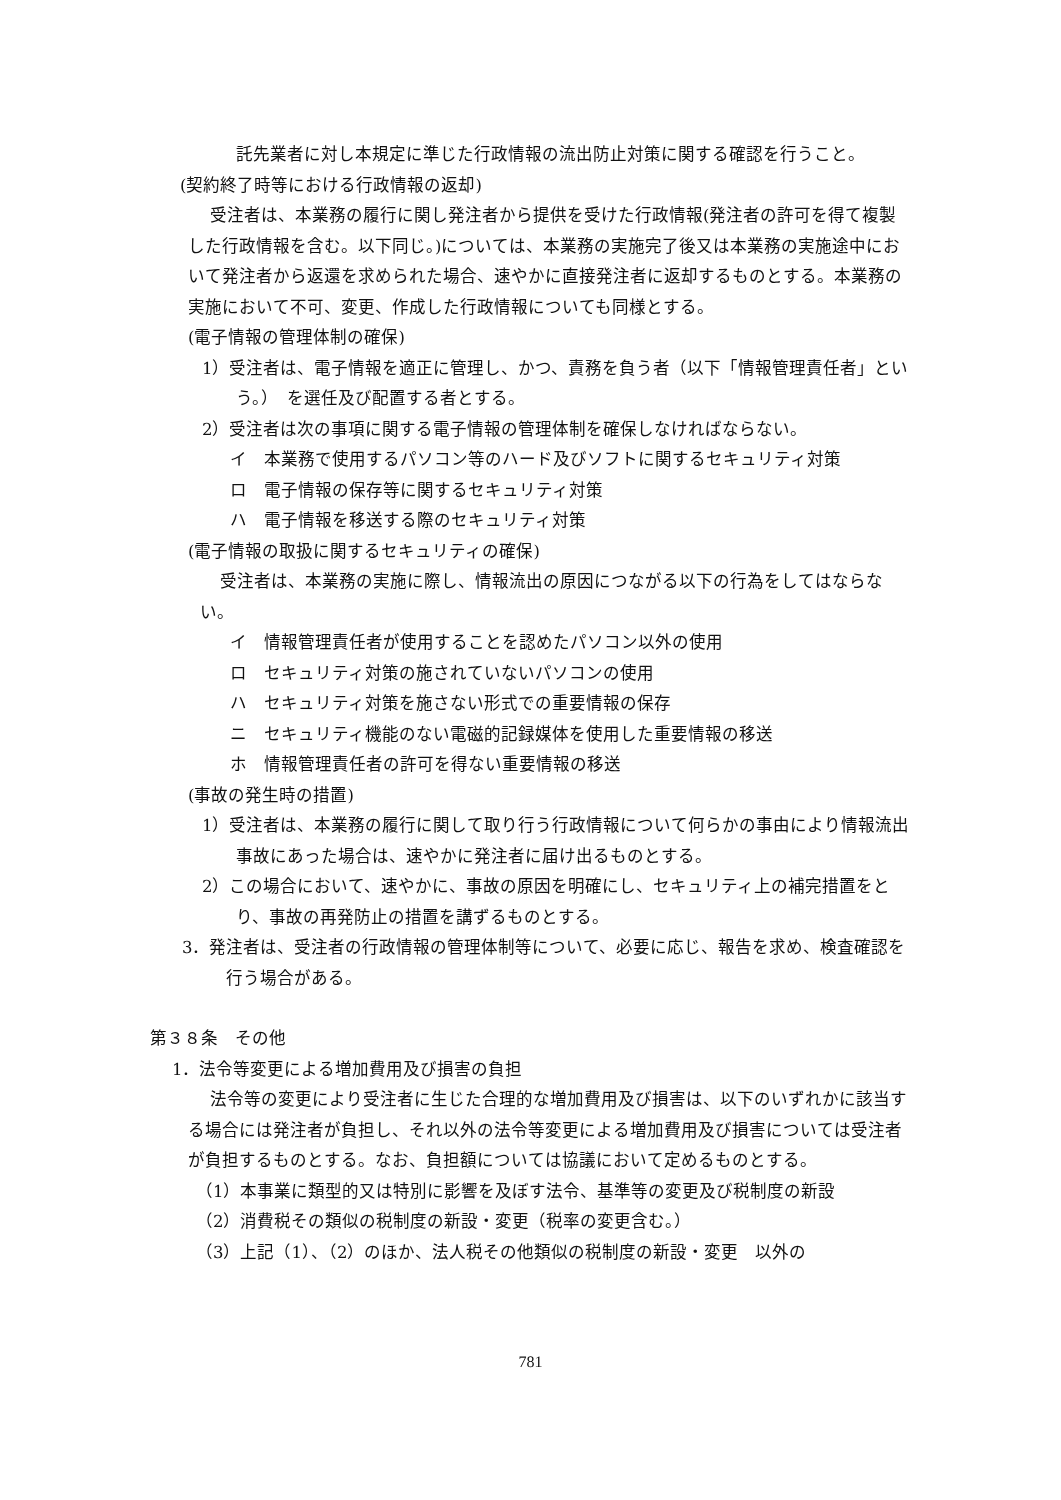託先業者に対し本規定に準じた行政情報の流出防止対策に関する確認を行うこと。
(契約終了時等における行政情報の返却)
受注者は、本業務の履行に関し発注者から提供を受けた行政情報(発注者の許可を得て複製した行政情報を含む。以下同じ。)については、本業務の実施完了後又は本業務の実施途中において発注者から返還を求められた場合、速やかに直接発注者に返却するものとする。本業務の実施において不可、変更、作成した行政情報についても同様とする。
(電子情報の管理体制の確保)
1）受注者は、電子情報を適正に管理し、かつ、責務を負う者（以下「情報管理責任者」という。）　を選任及び配置する者とする。
2）受注者は次の事項に関する電子情報の管理体制を確保しなければならない。
イ　本業務で使用するパソコン等のハード及びソフトに関するセキュリティ対策
ロ　電子情報の保存等に関するセキュリティ対策
ハ　電子情報を移送する際のセキュリティ対策
(電子情報の取扱に関するセキュリティの確保)
受注者は、本業務の実施に際し、情報流出の原因につながる以下の行為をしてはならない。
イ　情報管理責任者が使用することを認めたパソコン以外の使用
ロ　セキュリティ対策の施されていないパソコンの使用
ハ　セキュリティ対策を施さない形式での重要情報の保存
ニ　セキュリティ機能のない電磁的記録媒体を使用した重要情報の移送
ホ　情報管理責任者の許可を得ない重要情報の移送
(事故の発生時の措置)
1）受注者は、本業務の履行に関して取り行う行政情報について何らかの事由により情報流出事故にあった場合は、速やかに発注者に届け出るものとする。
2）この場合において、速やかに、事故の原因を明確にし、セキュリティ上の補完措置をとり、事故の再発防止の措置を講ずるものとする。
3．発注者は、受注者の行政情報の管理体制等について、必要に応じ、報告を求め、検査確認を行う場合がある。
第３８条　その他
1．法令等変更による増加費用及び損害の負担
法令等の変更により受注者に生じた合理的な増加費用及び損害は、以下のいずれかに該当する場合には発注者が負担し、それ以外の法令等変更による増加費用及び損害については受注者が負担するものとする。なお、負担額については協議において定めるものとする。
（1）本事業に類型的又は特別に影響を及ぼす法令、基準等の変更及び税制度の新設
（2）消費税その類似の税制度の新設・変更（税率の変更含む。）
（3）上記（1）、（2）のほか、法人税その他類似の税制度の新設・変更　以外の
781